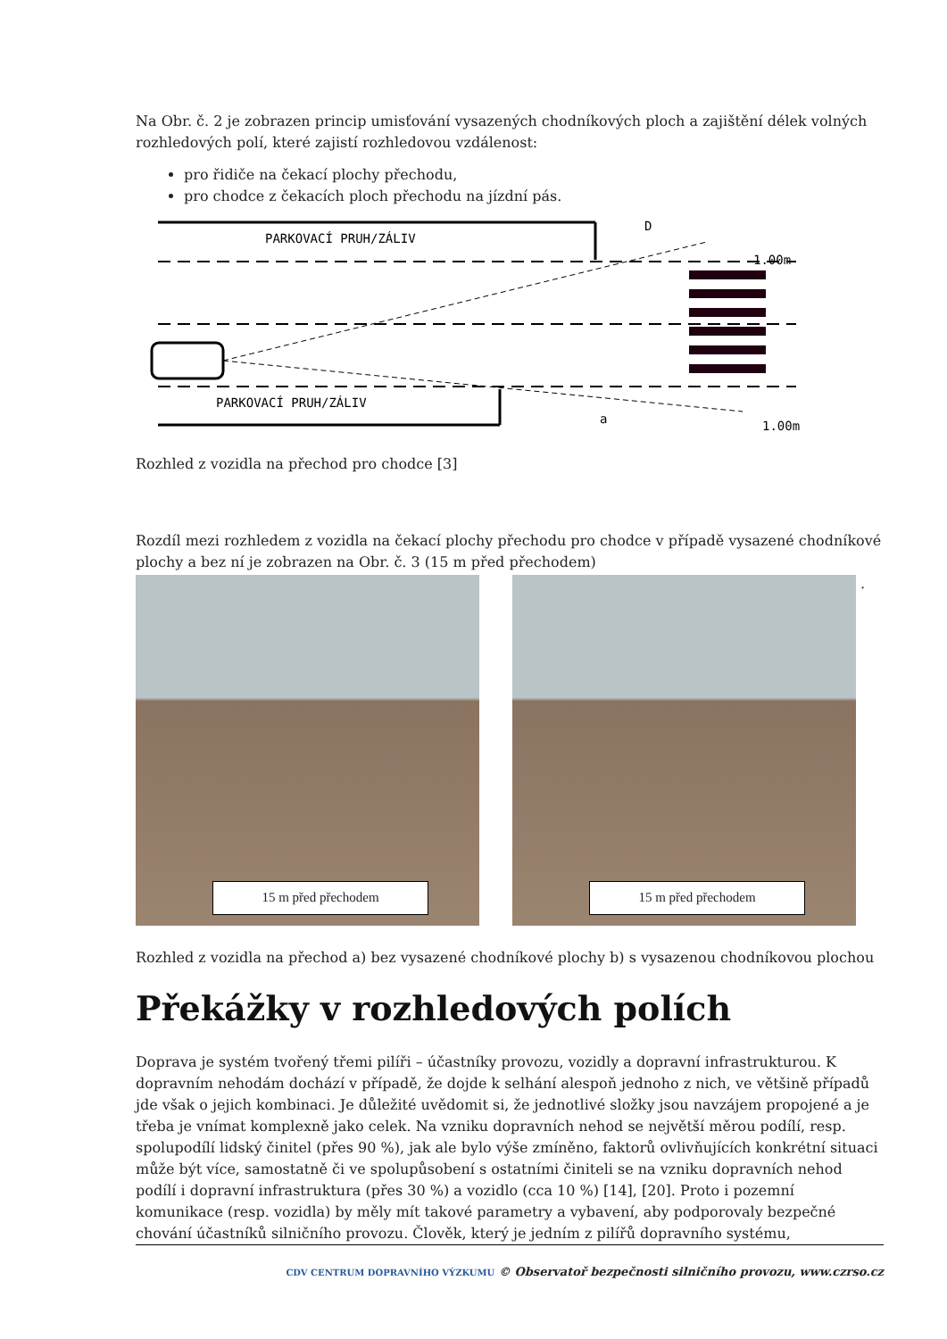Na Obr. č. 2 je zobrazen princip umisťování vysazených chodníkových ploch a zajištění délek volných rozhledových polí, které zajistí rozhledovou vzdálenost:
pro řidiče na čekací plochy přechodu,
pro chodce z čekacích ploch přechodu na jízdní pás.
PARKOVACÍ PRUH/ZÁLIV
PARKOVACÍ PRUH/ZÁLIV
D
a
1.00m
1.00m
Rozhled z vozidla na přechod pro chodce [3]
Rozdíl mezi rozhledem z vozidla na čekací plochy přechodu pro chodce v případě vysazené chodníkové plochy a bez ní je zobrazen na Obr. č. 3 (15 m před přechodem)
15 m před přechodem 15 m před přechodem
.
Rozhled z vozidla na přechod a) bez vysazené chodníkové plochy b) s vysazenou chodníkovou plochou
Překážky v rozhledových polích
Doprava je systém tvořený třemi pilíři – účastníky provozu, vozidly a dopravní infrastrukturou. K dopravním nehodám dochází v případě, že dojde k selhání alespoň jednoho z nich, ve většině případů jde však o jejich kombinaci. Je důležité uvědomit si, že jednotlivé složky jsou navzájem propojené a je třeba je vnímat komplexně jako celek. Na vzniku dopravních nehod se největší měrou podílí, resp. spolupodílí lidský činitel (přes 90 %), jak ale bylo výše zmíněno, faktorů ovlivňujících konkrétní situaci může být více, samostatně či ve spolupůsobení s ostatními činiteli se na vzniku dopravních nehod podílí i dopravní infrastruktura (přes 30 %) a vozidlo (cca 10 %) [14], [20]. Proto i pozemní komunikace (resp. vozidla) by měly mít takové parametry a vybavení, aby podporovaly bezpečné chování účastníků silničního provozu. Člověk, který je jedním z pilířů dopravního systému,
CDV CENTRUM DOPRAVNÍHO VÝZKUMU © Observatoř bezpečnosti silničního provozu, www.czrso.cz